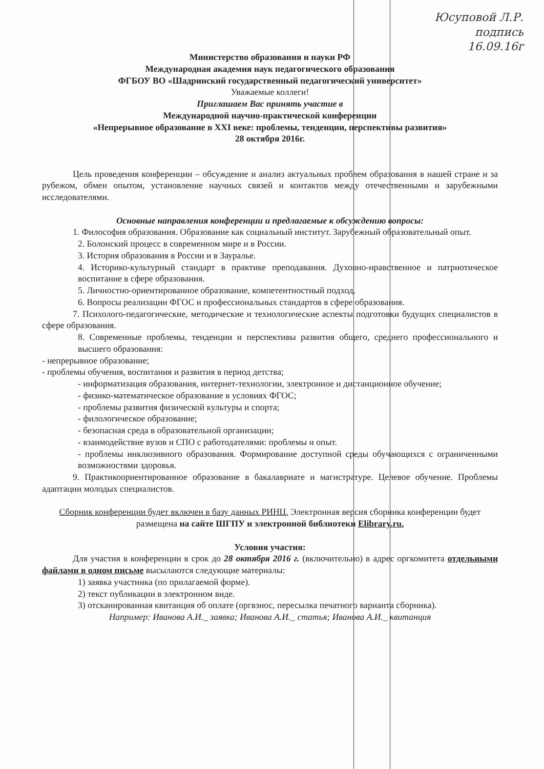Юсуповой Л.Р.
подпись
16.09.16г
Министерство образования и науки РФ
Международная академия наук педагогического образования
ФГБОУ ВО «Шадринский государственный педагогический университет»
Уважаемые коллеги!
Приглашаем Вас принять участие в
Международной научно-практической конференции
«Непрерывное образование в XXI веке: проблемы, тенденции, перспективы развития»
28 октября 2016г.
Цель проведения конференции – обсуждение и анализ актуальных проблем образования в нашей стране и за рубежом, обмен опытом, установление научных связей и контактов между отечественными и зарубежными исследователями.
Основные направления конференции и предлагаемые к обсуждению вопросы:
1. Философия образования. Образование как социальный институт. Зарубежный образовательный опыт.
2. Болонский процесс в современном мире и в России.
3. История образования в России и в Зауралье.
4. Историко-культурный стандарт в практике преподавания. Духовно-нравственное и патриотическое воспитание в сфере образования.
5. Личностно-ориентированное образование, компетентностный подход.
6. Вопросы реализации ФГОС и профессиональных стандартов в сфере образования.
7. Психолого-педагогические, методические и технологические аспекты подготовки будущих специалистов в сфере образования.
8. Современные проблемы, тенденции и перспективы развития общего, среднего профессионального и высшего образования:
- непрерывное образование;
- проблемы обучения, воспитания и развития в период детства;
- информатизация образования, интернет-технологии, электронное и дистанционное обучение;
- физико-математическое образование в условиях ФГОС;
- проблемы развития физической культуры и спорта;
- филологическое образование;
- безопасная среда в образовательной организации;
- взаимодействие вузов и СПО с работодателями: проблемы и опыт.
- проблемы инклюзивного образования. Формирование доступной среды обучающихся с ограниченными возможностями здоровья.
9. Практикоориентированное образование в бакалавриате и магистратуре. Целевое обучение. Проблемы адаптации молодых специалистов.
Сборник конференции будет включен в базу данных РИНЦ. Электронная версия сборника конференции будет размещена на сайте ШГПУ и электронной библиотеки Elibrary.ru.
Условия участия:
Для участия в конференции в срок до 28 октября 2016 г. (включительно) в адрес оргкомитета отдельными файлами в одном письме высылаются следующие материалы:
1) заявка участника (по прилагаемой форме).
2) текст публикации в электронном виде.
3) отсканированная квитанция об оплате (оргвзнос, пересылка печатного варианта сборника).
Например: Иванова А.И._ заявка; Иванова А.И._ статья; Иванова А.И._ квитанция